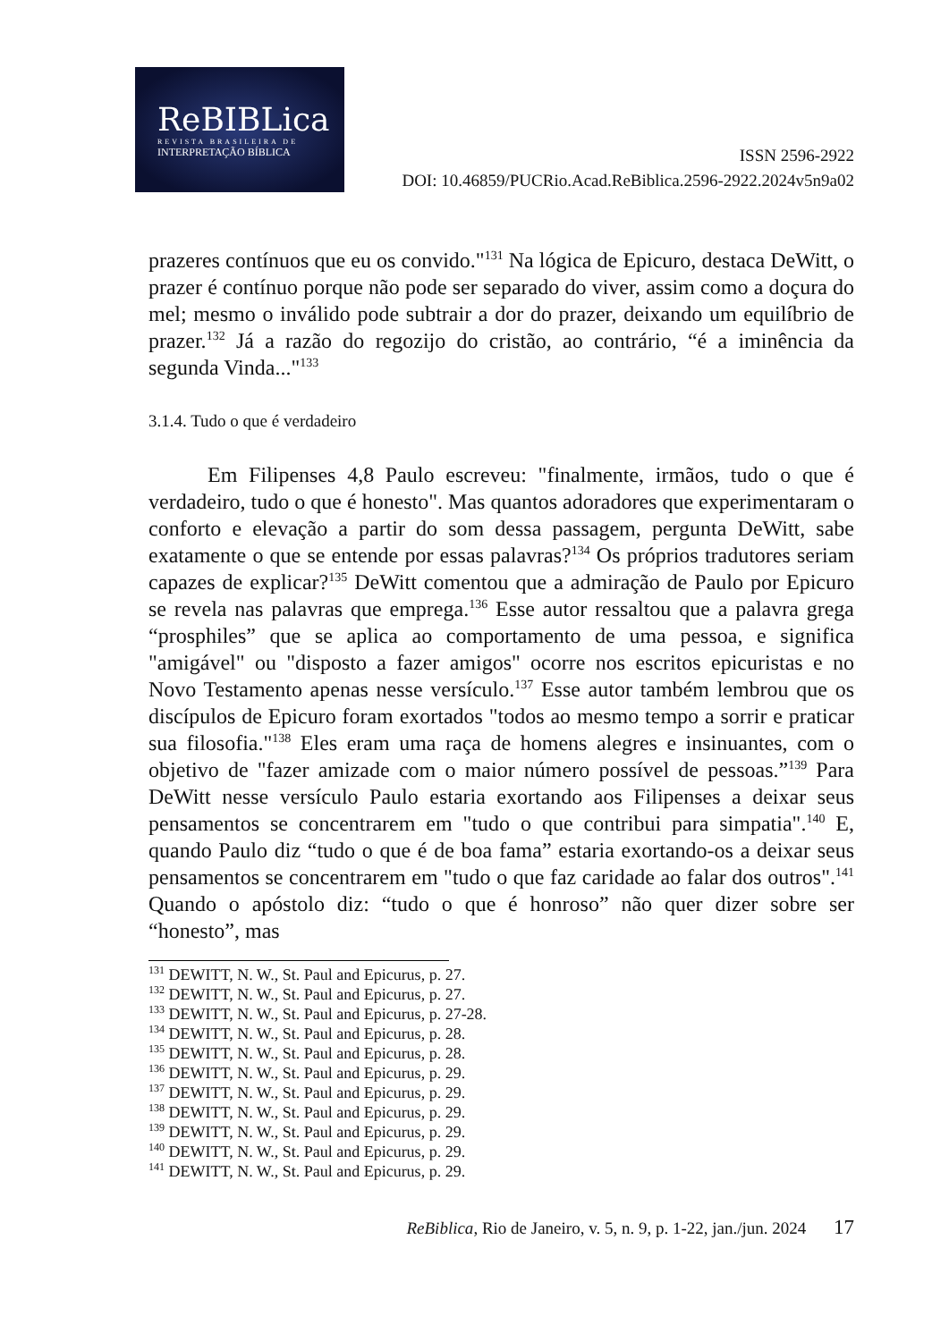ReBIBLica
REVISTA BRASILEIRA DE
INTERPRETAÇÃO BÍBLICA
ISSN 2596-2922
DOI: 10.46859/PUCRio.Acad.ReBiblica.2596-2922.2024v5n9a02
prazeres contínuos que eu os convido."<sup>131</sup> Na lógica de Epicuro, destaca DeWitt, o prazer é contínuo porque não pode ser separado do viver, assim como a doçura do mel; mesmo o inválido pode subtrair a dor do prazer, deixando um equilíbrio de prazer.<sup>132</sup> Já a razão do regozijo do cristão, ao contrário, “é a iminência da segunda Vinda..."<sup>133</sup>
3.1.4. Tudo o que é verdadeiro
Em Filipenses 4,8 Paulo escreveu: "finalmente, irmãos, tudo o que é verdadeiro, tudo o que é honesto". Mas quantos adoradores que experimentaram o conforto e elevação a partir do som dessa passagem, pergunta DeWitt, sabe exatamente o que se entende por essas palavras?<sup>134</sup> Os próprios tradutores seriam capazes de explicar?<sup>135</sup> DeWitt comentou que a admiração de Paulo por Epicuro se revela nas palavras que emprega.<sup>136</sup> Esse autor ressaltou que a palavra grega “prosphiles” que se aplica ao comportamento de uma pessoa, e significa "amigável" ou "disposto a fazer amigos" ocorre nos escritos epicuristas e no Novo Testamento apenas nesse versículo.<sup>137</sup> Esse autor também lembrou que os discípulos de Epicuro foram exortados "todos ao mesmo tempo a sorrir e praticar sua filosofia."<sup>138</sup> Eles eram uma raça de homens alegres e insinuantes, com o objetivo de "fazer amizade com o maior número possível de pessoas.”<sup>139</sup> Para DeWitt nesse versículo Paulo estaria exortando aos Filipenses a deixar seus pensamentos se concentrarem em "tudo o que contribui para simpatia".<sup>140</sup> E, quando Paulo diz “tudo o que é de boa fama” estaria exortando-os a deixar seus pensamentos se concentrarem em "tudo o que faz caridade ao falar dos outros".<sup>141</sup> Quando o apóstolo diz: “tudo o que é honroso” não quer dizer sobre ser “honesto”, mas
<sup>131</sup> DEWITT, N. W., St. Paul and Epicurus, p. 27.
<sup>132</sup> DEWITT, N. W., St. Paul and Epicurus, p. 27.
<sup>133</sup> DEWITT, N. W., St. Paul and Epicurus, p. 27-28.
<sup>134</sup> DEWITT, N. W., St. Paul and Epicurus, p. 28.
<sup>135</sup> DEWITT, N. W., St. Paul and Epicurus, p. 28.
<sup>136</sup> DEWITT, N. W., St. Paul and Epicurus, p. 29.
<sup>137</sup> DEWITT, N. W., St. Paul and Epicurus, p. 29.
<sup>138</sup> DEWITT, N. W., St. Paul and Epicurus, p. 29.
<sup>139</sup> DEWITT, N. W., St. Paul and Epicurus, p. 29.
<sup>140</sup> DEWITT, N. W., St. Paul and Epicurus, p. 29.
<sup>141</sup> DEWITT, N. W., St. Paul and Epicurus, p. 29.
ReBiblica, Rio de Janeiro, v. 5, n. 9, p. 1-22, jan./jun. 2024 17